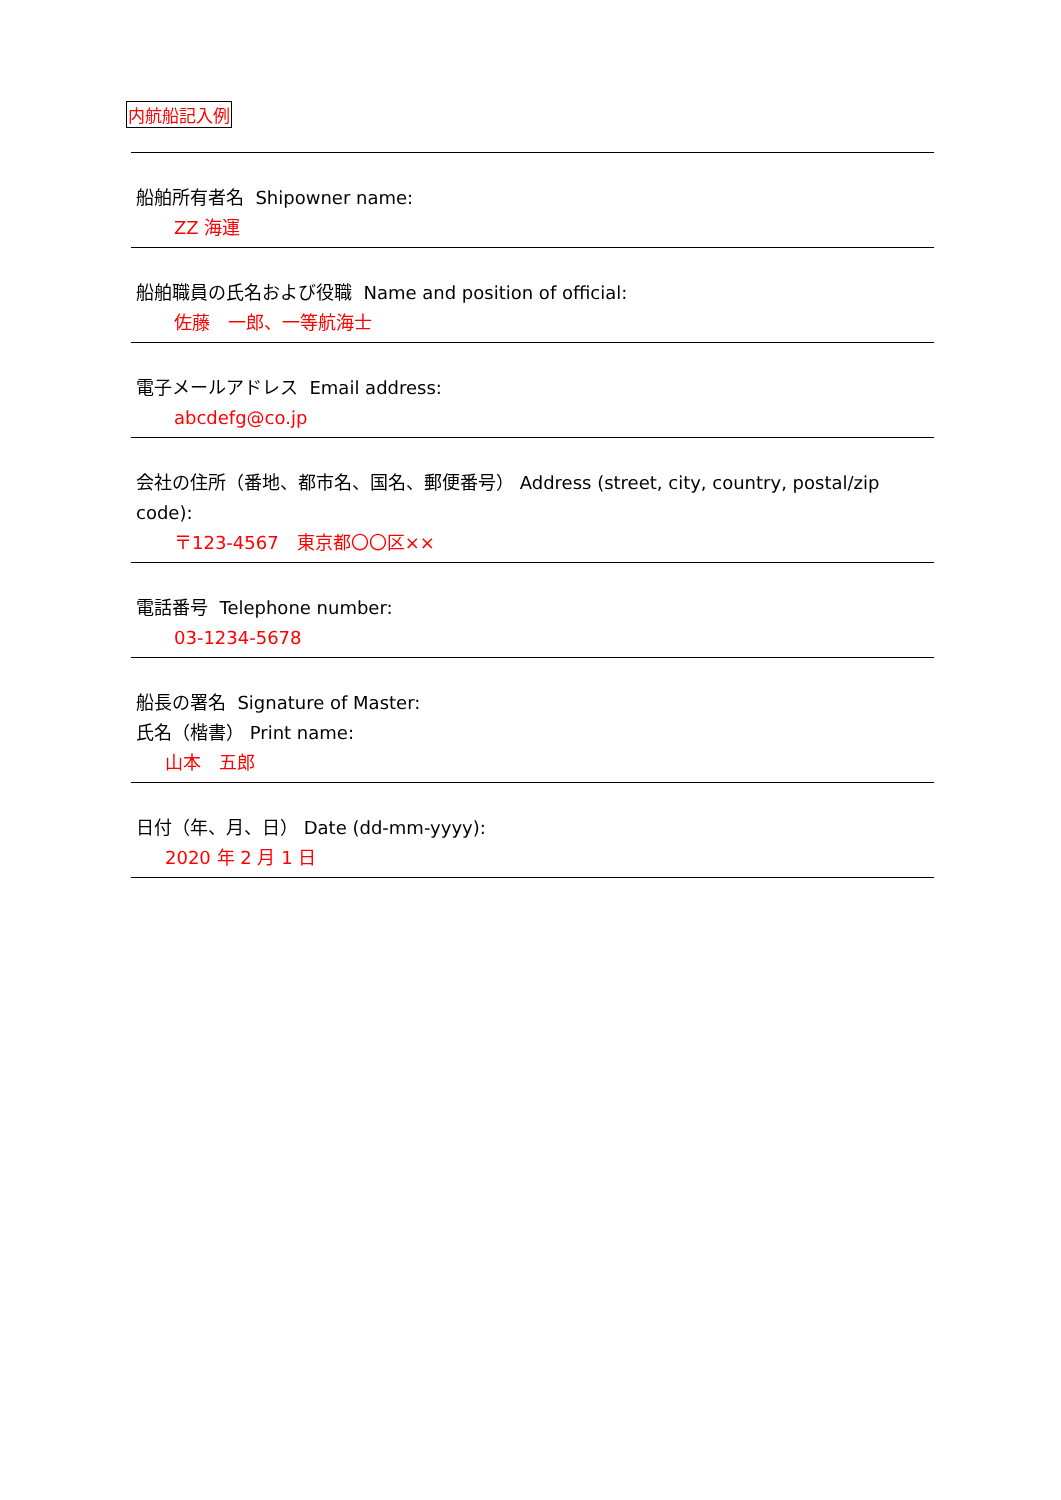内航船記入例
船舶所有者名 Shipowner name:
ZZ 海運
船舶職員の氏名および役職 Name and position of official:
佐藤　一郎、一等航海士
電子メールアドレス Email address:
abcdefg@co.jp
会社の住所（番地、都市名、国名、郵便番号） Address (street, city, country, postal/zip code):
〒123-4567　東京都〇〇区××
電話番号 Telephone number:
03-1234-5678
船長の署名 Signature of Master:
氏名（楷書） Print name:
山本　五郎
日付（年、月、日） Date (dd-mm-yyyy):
2020 年 2 月 1 日